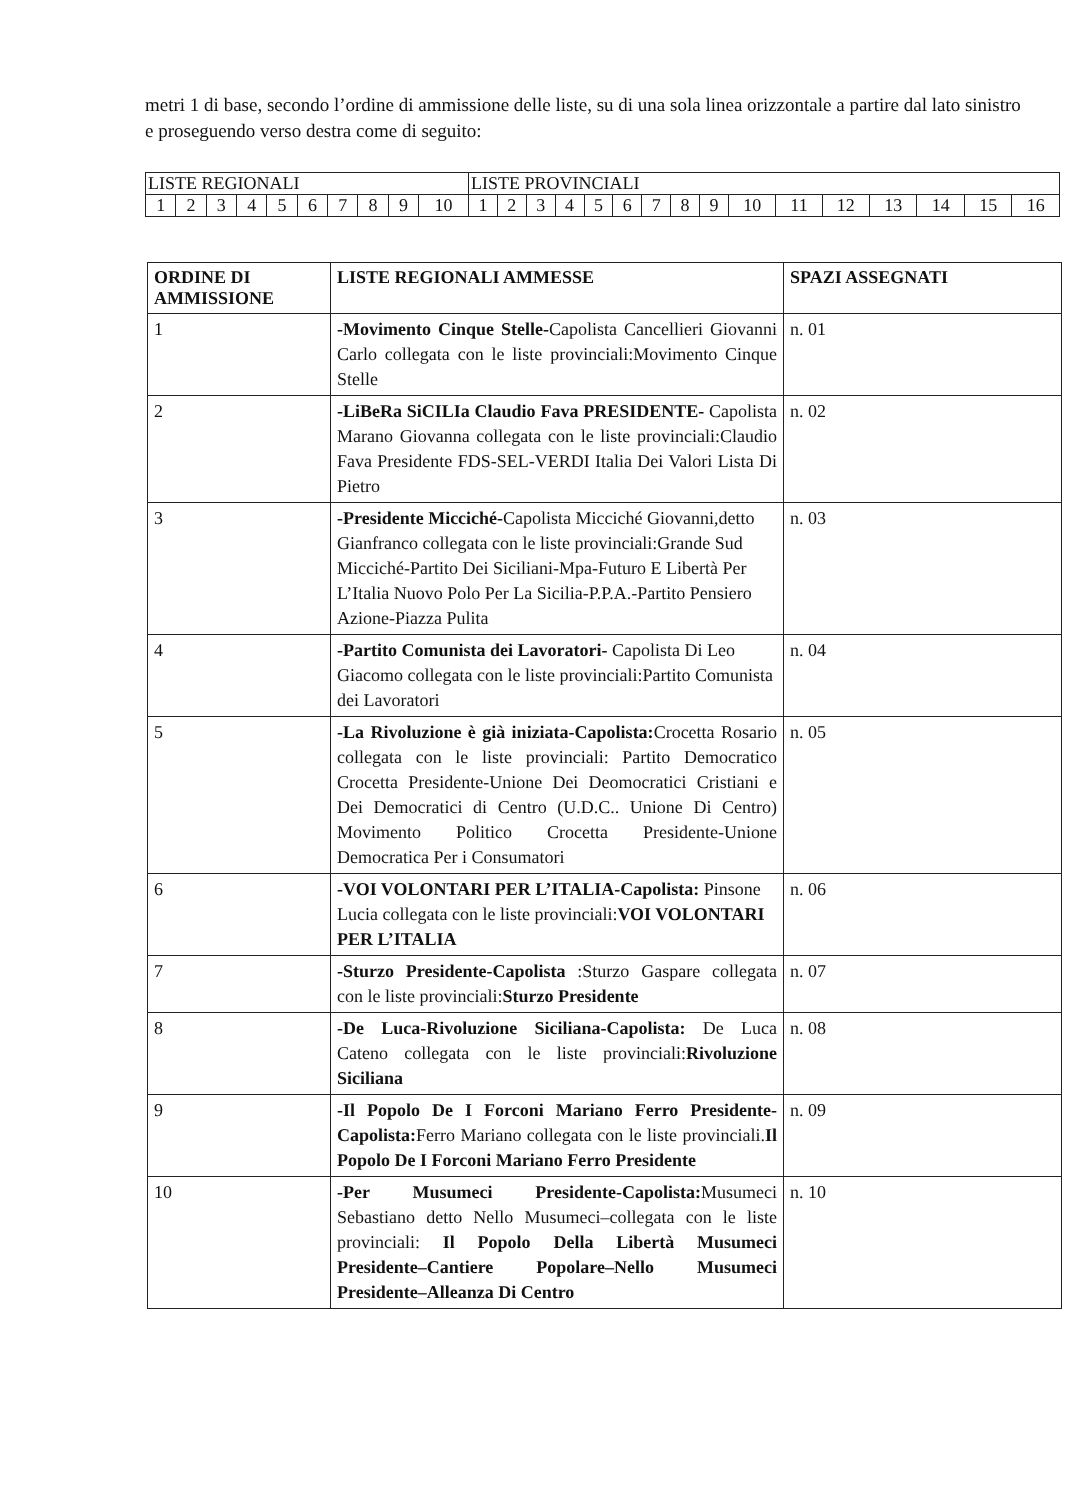metri 1 di base, secondo l’ordine di ammissione delle liste, su di una sola linea orizzontale a partire dal lato sinistro e proseguendo verso destra come di seguito:
| LISTE REGIONALI | | | | | | | | | | LISTE PROVINCIALI | | | | | | | | | | | | | | | |
| 1 | 2 | 3 | 4 | 5 | 6 | 7 | 8 | 9 | 10 | 1 | 2 | 3 | 4 | 5 | 6 | 7 | 8 | 9 | 10 | 11 | 12 | 13 | 14 | 15 | 16 |
| ORDINE DI AMMISSIONE | LISTE REGIONALI AMMESSE | SPAZI ASSEGNATI |
| --- | --- | --- |
| 1 | -Movimento Cinque Stelle- Capolista Cancellieri Giovanni Carlo collegata con le liste provinciali:Movimento Cinque Stelle | n. 01 |
| 2 | -LiBeRa SiCILIa Claudio Fava PRESIDENTE- Capolista Marano Giovanna collegata con le liste provinciali:Claudio Fava Presidente FDS-SEL-VERDI Italia Dei Valori Lista Di Pietro | n. 02 |
| 3 | -Presidente Micciché- Capolista Micciché Giovanni,detto Gianfranco collegata con le liste provinciali:Grande Sud Micciché-Partito Dei Siciliani-Mpa-Futuro E Libertà Per L’Italia Nuovo Polo Per La Sicilia-P.P.A.-Partito Pensiero Azione-Piazza Pulita | n. 03 |
| 4 | -Partito Comunista dei Lavoratori- Capolista Di Leo Giacomo collegata con le liste provinciali:Partito Comunista dei Lavoratori | n. 04 |
| 5 | -La Rivoluzione è già iniziata-Capolista: Crocetta Rosario collegata con le liste provinciali: Partito Democratico Crocetta Presidente-Unione Dei Deomocratici Cristiani e Dei Democratici di Centro (U.D.C.. Unione Di Centro) Movimento Politico Crocetta Presidente-Unione Democratica Per i Consumatori | n. 05 |
| 6 | -VOI VOLONTARI PER L’ITALIA-Capolista: Pinsone Lucia collegata con le liste provinciali: VOI VOLONTARI PER L’ITALIA | n. 06 |
| 7 | -Sturzo Presidente-Capolista :Sturzo Gaspare collegata con le liste provinciali: Sturzo Presidente | n. 07 |
| 8 | -De Luca-Rivoluzione Siciliana-Capolista: De Luca Cateno collegata con le liste provinciali: Rivoluzione Siciliana | n. 08 |
| 9 | -Il Popolo De I Forconi Mariano Ferro Presidente-Capolista: Ferro Mariano collegata con le liste provinciali. Il Popolo De I Forconi Mariano Ferro Presidente | n. 09 |
| 10 | -Per Musumeci Presidente-Capolista: Musumeci Sebastiano detto Nello Musumeci–collegata con le liste provinciali: Il Popolo Della Libertà Musumeci Presidente–Cantiere Popolare–Nello Musumeci Presidente–Alleanza Di Centro | n. 10 |